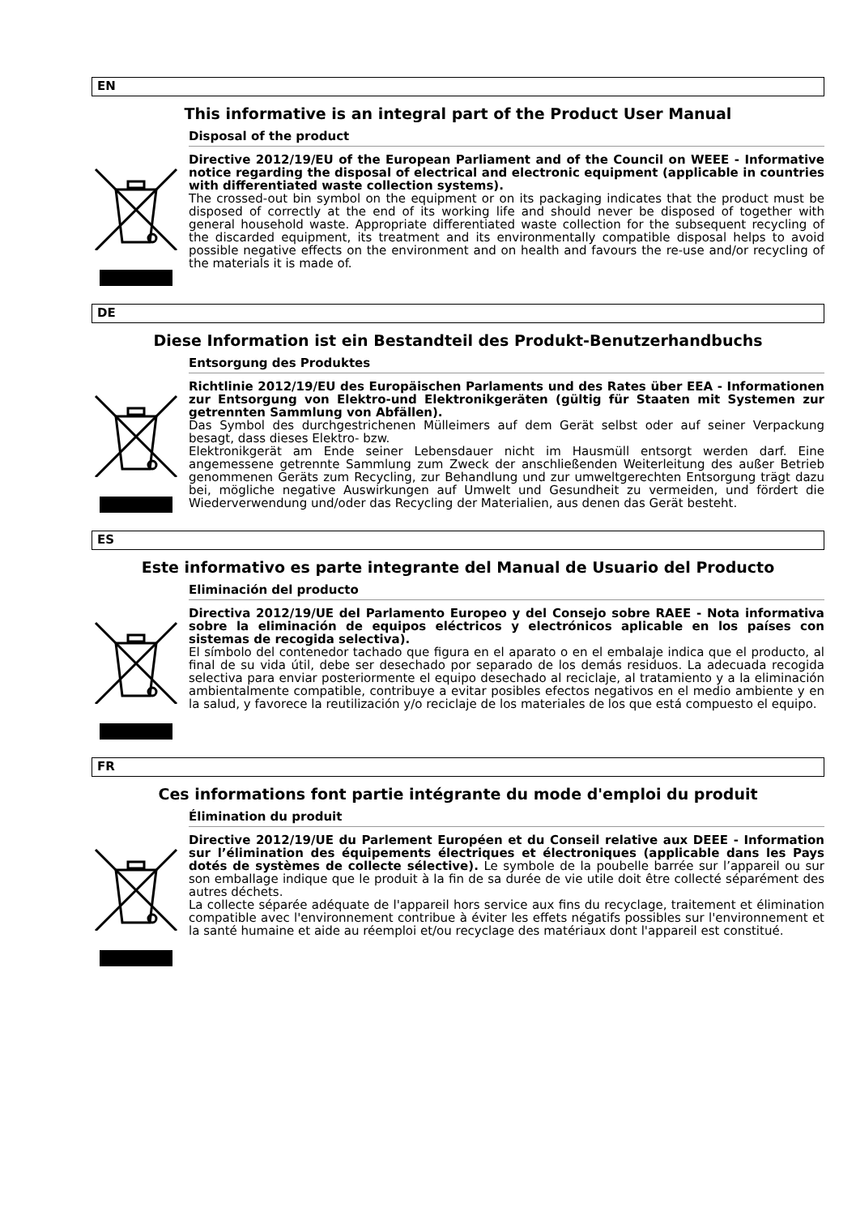EN
This informative is an integral part of the Product User Manual
Disposal of the product
Directive 2012/19/EU of the European Parliament and of the Council on WEEE - Informative notice regarding the disposal of electrical and electronic equipment (applicable in countries with differentiated waste collection systems).
The crossed-out bin symbol on the equipment or on its packaging indicates that the product must be disposed of correctly at the end of its working life and should never be disposed of together with general household waste. Appropriate differentiated waste collection for the subsequent recycling of the discarded equipment, its treatment and its environmentally compatible disposal helps to avoid possible negative effects on the environment and on health and favours the re-use and/or recycling of the materials it is made of.
DE
Diese Information ist ein Bestandteil des Produkt-Benutzerhandbuchs
Entsorgung des Produktes
Richtlinie 2012/19/EU des Europäischen Parlaments und des Rates über EEA - Informationen zur Entsorgung von Elektro-und Elektronikgeräten (gültig für Staaten mit Systemen zur getrennten Sammlung von Abfällen).
Das Symbol des durchgestrichenen Mülleimers auf dem Gerät selbst oder auf seiner Verpackung besagt, dass dieses Elektro- bzw.
Elektronikgerät am Ende seiner Lebensdauer nicht im Hausmüll entsorgt werden darf. Eine angemessene getrennte Sammlung zum Zweck der anschließenden Weiterleitung des außer Betrieb genommenen Geräts zum Recycling, zur Behandlung und zur umweltgerechten Entsorgung trägt dazu bei, mögliche negative Auswirkungen auf Umwelt und Gesundheit zu vermeiden, und fördert die Wiederverwendung und/oder das Recycling der Materialien, aus denen das Gerät besteht.
ES
Este informativo es parte integrante del Manual de Usuario del Producto
Eliminación del producto
Directiva 2012/19/UE del Parlamento Europeo y del Consejo sobre RAEE - Nota informativa sobre la eliminación de equipos eléctricos y electrónicos aplicable en los países con sistemas de recogida selectiva).
El símbolo del contenedor tachado que figura en el aparato o en el embalaje indica que el producto, al final de su vida útil, debe ser desechado por separado de los demás residuos. La adecuada recogida selectiva para enviar posteriormente el equipo desechado al reciclaje, al tratamiento y a la eliminación ambientalmente compatible, contribuye a evitar posibles efectos negativos en el medio ambiente y en la salud, y favorece la reutilización y/o reciclaje de los materiales de los que está compuesto el equipo.
FR
Ces informations font partie intégrante du mode d'emploi du produit
Élimination du produit
Directive 2012/19/UE du Parlement Européen et du Conseil relative aux DEEE - Information sur l’élimination des équipements électriques et électroniques (applicable dans les Pays dotés de systèmes de collecte sélective). Le symbole de la poubelle barrée sur l’appareil ou sur son emballage indique que le produit à la fin de sa durée de vie utile doit être collecté séparément des autres déchets.
La collecte séparée adéquate de l'appareil hors service aux fins du recyclage, traitement et élimination compatible avec l'environnement contribue à éviter les effets négatifs possibles sur l'environnement et la santé humaine et aide au réemploi et/ou recyclage des matériaux dont l'appareil est constitué.